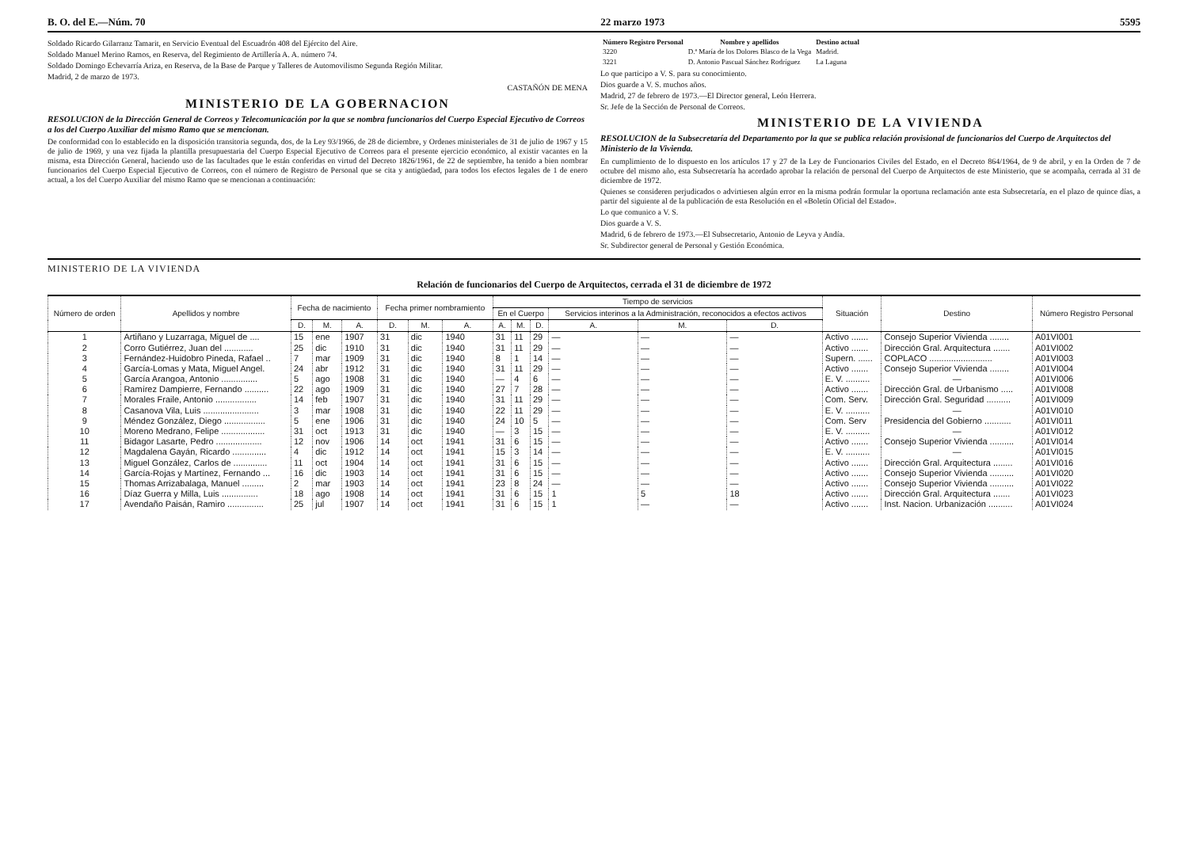B. O. del E.—Núm. 70 22 marzo 1973 5595
Soldado Ricardo Gilarranz Tamarit, en Servicio Eventual del Escuadrón 408 del Ejército del Aire.
Soldado Manuel Merino Ramos, en Reserva, del Regimiento de Artillería A. A. número 74.
Soldado Domingo Echevarría Ariza, en Reserva, de la Base de Parque y Talleres de Automovilismo Segunda Región Militar.
Madrid, 2 de marzo de 1973.
CASTAÑÓN DE MENA
MINISTERIO DE LA GOBERNACION
RESOLUCION de la Dirección General de Correos y Telecomunicación por la que se nombra funcionarios del Cuerpo Especial Ejecutivo de Correos a los del Cuerpo Auxiliar del mismo Ramo que se mencionan.
De conformidad con lo establecido en la disposición transitoria segunda, dos, de la Ley 93/1966, de 28 de diciembre, y Ordenes ministeriales de 31 de julio de 1967 y 15 de julio de 1969, y una vez fijada la plantilla presupuestaria del Cuerpo Especial Ejecutivo de Correos para el presente ejercicio económico, al existir vacantes en la misma, esta Dirección General, haciendo uso de las facultades que le están conferidas en virtud del Decreto 1826/1961, de 22 de septiembre, ha tenido a bien nombrar funcionarios del Cuerpo Especial Ejecutivo de Correos, con el número de Registro de Personal que se cita y antigüedad, para todos los efectos legales de 1 de enero actual, a los del Cuerpo Auxiliar del mismo Ramo que se mencionan a continuación:
| Número Registro Personal | Nombre y apellidos | Destino actual |
| --- | --- | --- |
| 3220 | D.ª María de los Dolores Blasco de la Vega | Madrid. |
| 3221 | D. Antonio Pascual Sánchez Rodríguez | La Laguna |
Lo que participo a V. S. para su conocimiento.
Dios guarde a V. S. muchos años.
Madrid, 27 de febrero de 1973.—El Director general, León Herrera.
Sr. Jefe de la Sección de Personal de Correos.
MINISTERIO DE LA VIVIENDA
RESOLUCION de la Subsecretaría del Departamento por la que se publica relación provisional de funcionarios del Cuerpo de Arquitectos del Ministerio de la Vivienda.
En cumplimiento de lo dispuesto en los artículos 17 y 27 de la Ley de Funcionarios Civiles del Estado, en el Decreto 864/1964, de 9 de abril, y en la Orden de 7 de octubre del mismo año, esta Subsecretaría ha acordado aprobar la relación de personal del Cuerpo de Arquitectos de este Ministerio, que se acompaña, cerrada al 31 de diciembre de 1972.
Quienes se consideren perjudicados o advirtiesen algún error en la misma podrán formular la oportuna reclamación ante esta Subsecretaría, en el plazo de quince días, a partir del siguiente al de la publicación de esta Resolución en el «Boletín Oficial del Estado».
Lo que comunico a V. S.
Dios guarde a V. S.
Madrid, 6 de febrero de 1973.—El Subsecretario, Antonio de Leyva y Andía.
Sr. Subdirector general de Personal y Gestión Económica.
MINISTERIO DE LA VIVIENDA
Relación de funcionarios del Cuerpo de Arquitectos, cerrada el 31 de diciembre de 1972
| Número de orden | Apellidos y nombre | Fecha de nacimiento | | | Fecha primer nombramiento | | | Tiempo de servicios | | | | | | Situación | Destino | Número Registro Personal |
| --- | --- | --- | --- | --- | --- | --- | --- | --- | --- | --- | --- | --- | --- | --- | --- | --- |
| | | | | | | | | En el Cuerpo | | | Servicios interinos a la Administración, reconocidos a efectos activos | | | | | |
| | | D. | M. | A. | D. | M. | A. | A. | M. | D. | A. | M. | D. | | | |
| 1 | Artiñano y Luzarraga, Miguel de .... | 15 | ene | 1907 | 31 | dic | 1940 | 31 | 11 | 29 | — | — | — | Activo ....... | Consejo Superior Vivienda ........ | A01VI001 |
| 2 | Corro Gutiérrez, Juan del ............ | 25 | dic | 1910 | 31 | dic | 1940 | 31 | 11 | 29 | — | — | — | Activo ....... | Dirección Gral. Arquitectura ....... | A01VI002 |
| 3 | Fernández-Huidobro Pineda, Rafael .. | 7 | mar | 1909 | 31 | dic | 1940 | 8 | 1 | 14 | — | — | — | Supern. ...... | COPLACO .......................... | A01VI003 |
| 4 | García-Lomas y Mata, Miguel Angel. | 24 | abr | 1912 | 31 | dic | 1940 | 31 | 11 | 29 | — | — | — | Activo ....... | Consejo Superior Vivienda ........ | A01VI004 |
| 5 | García Arangoa, Antonio ............... | 5 | ago | 1908 | 31 | dic | 1940 | — | 4 | 6 | — | — | — | E. V. .......... | — | A01VI006 |
| 6 | Ramírez Dampierre, Fernando .......... | 22 | ago | 1909 | 31 | dic | 1940 | 27 | 7 | 28 | — | — | — | Activo ....... | Dirección Gral. de Urbanismo ..... | A01VI008 |
| 7 | Morales Fraile, Antonio ................. | 14 | feb | 1907 | 31 | dic | 1940 | 31 | 11 | 29 | — | — | — | Com. Serv. | Dirección Gral. Seguridad .......... | A01VI009 |
| 8 | Casanova Vila, Luis ....................... | 3 | mar | 1908 | 31 | dic | 1940 | 22 | 11 | 29 | — | — | — | E. V. .......... | — | A01VI010 |
| 9 | Méndez González, Diego ................. | 5 | ene | 1906 | 31 | dic | 1940 | 24 | 10 | 5 | — | — | — | Com. Serv | Presidencia del Gobierno ........... | A01VI011 |
| 10 | Moreno Medrano, Felipe .................. | 31 | oct | 1913 | 31 | dic | 1940 | — | 3 | 15 | — | — | — | E. V. .......... | — | A01VI012 |
| 11 | Bidagor Lasarte, Pedro ................... | 12 | nov | 1906 | 14 | oct | 1941 | 31 | 6 | 15 | — | — | — | Activo ....... | Consejo Superior Vivienda .......... | A01VI014 |
| 12 | Magdalena Gayán, Ricardo .............. | 4 | dic | 1912 | 14 | oct | 1941 | 15 | 3 | 14 | — | — | — | E. V. .......... | — | A01VI015 |
| 13 | Miguel González, Carlos de .............. | 11 | oct | 1904 | 14 | oct | 1941 | 31 | 6 | 15 | — | — | — | Activo ....... | Dirección Gral. Arquitectura ........ | A01VI016 |
| 14 | García-Rojas y Martínez, Fernando ... | 16 | dic | 1903 | 14 | oct | 1941 | 31 | 6 | 15 | — | — | — | Activo ....... | Consejo Superior Vivienda .......... | A01VI020 |
| 15 | Thomas Arrizabalaga, Manuel ......... | 2 | mar | 1903 | 14 | oct | 1941 | 23 | 8 | 24 | — | — | — | Activo ....... | Consejo Superior Vivienda .......... | A01VI022 |
| 16 | Díaz Guerra y Milla, Luis ............... | 18 | ago | 1908 | 14 | oct | 1941 | 31 | 6 | 15 | 1 | 5 | 18 | Activo ....... | Dirección Gral. Arquitectura ....... | A01VI023 |
| 17 | Avendaño Paisán, Ramiro ............... | 25 | jul | 1907 | 14 | oct | 1941 | 31 | 6 | 15 | 1 | — | — | Activo ....... | Inst. Nacion. Urbanización .......... | A01VI024 |